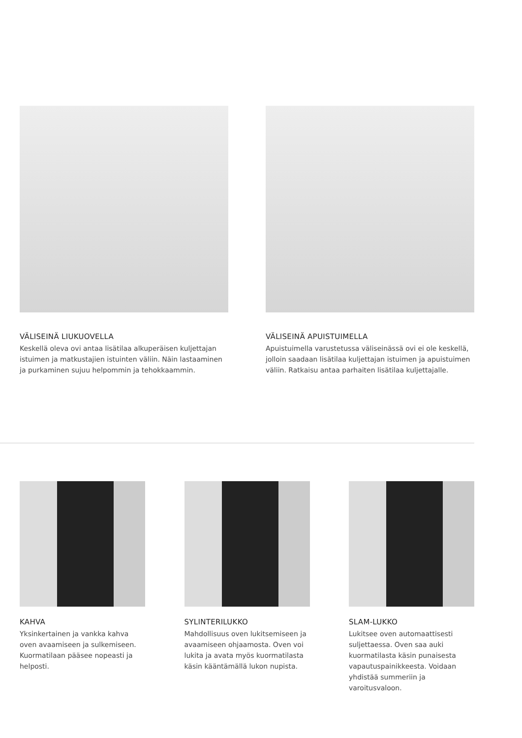VÄLISEINÄ LIUKUOVELLA
Keskellä oleva ovi antaa lisätilaa alkuperäisen kuljettajan istuimen ja matkustajien istuinten väliin. Näin lastaaminen ja purkaminen sujuu helpommin ja tehokkaammin.
VÄLISEINÄ APUISTUIMELLA
Apuistuimella varustetussa väliseinässä ovi ei ole keskellä, jolloin saadaan lisätilaa kuljettajan istuimen ja apuistuimen väliin. Ratkaisu antaa parhaiten lisätilaa kuljettajalle.
KAHVA
Yksinkertainen ja vankka kahva oven avaamiseen ja sulkemiseen. Kuormatilaan pääsee nopeasti ja helposti.
SYLINTERILUKKO
Mahdollisuus oven lukitsemiseen ja avaamiseen ohjaamosta. Oven voi lukita ja avata myös kuormatilasta käsin kääntämällä lukon nupista.
SLAM-LUKKO
Lukitsee oven automaattisesti suljettaessa. Oven saa auki kuormatilasta käsin punaisesta vapautuspainikkeesta. Voidaan yhdistää summeriin ja varoitusvaloon.